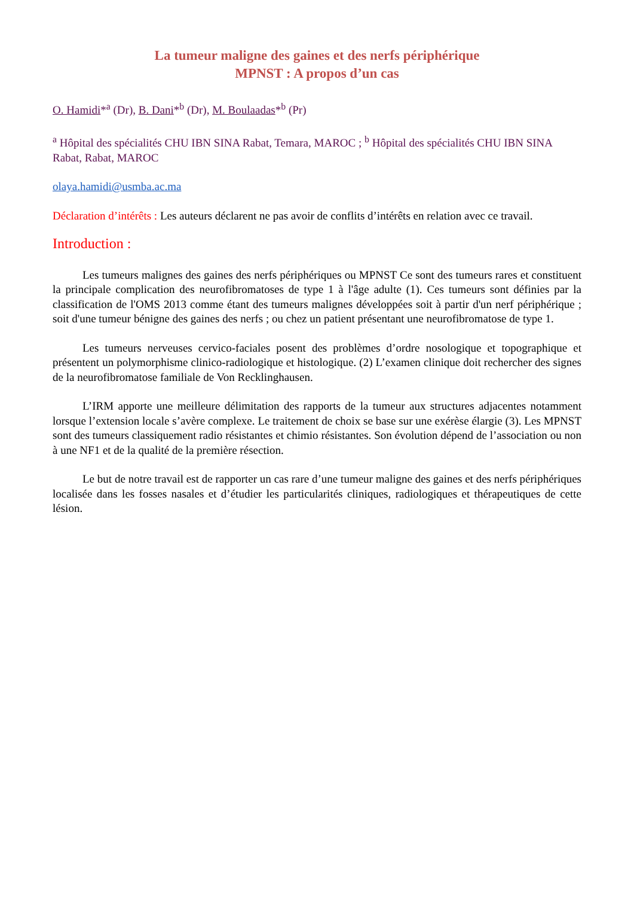La tumeur maligne des gaines et des nerfs périphérique
MPNST : A propos d’un cas
O. Hamidi*<sup>a</sup> (Dr), B. Dani*<sup>b</sup> (Dr), M. Boulaadas*<sup>b</sup> (Pr)
<sup>a</sup> Hôpital des spécialités CHU IBN SINA Rabat, Temara, MAROC ; <sup>b</sup> Hôpital des spécialités CHU IBN SINA Rabat, Rabat, MAROC
olaya.hamidi@usmba.ac.ma
Déclaration d’intérêts : Les auteurs déclarent ne pas avoir de conflits d’intérêts en relation avec ce travail.
Introduction :
Les tumeurs malignes des gaines des nerfs périphériques ou MPNST Ce sont des tumeurs rares et constituent la principale complication des neurofibromatoses de type 1 à l'âge adulte (1). Ces tumeurs sont définies par la classification de l'OMS 2013 comme étant des tumeurs malignes développées soit à partir d'un nerf périphérique ; soit d'une tumeur bénigne des gaines des nerfs ; ou chez un patient présentant une neurofibromatose de type 1.
Les tumeurs nerveuses cervico-faciales posent des problèmes d’ordre nosologique et topographique et présentent un polymorphisme clinico-radiologique et histologique. (2) L’examen clinique doit rechercher des signes de la neurofibromatose familiale de Von Recklinghausen.
L’IRM apporte une meilleure délimitation des rapports de la tumeur aux structures adjacentes notamment lorsque l’extension locale s’avère complexe. Le traitement de choix se base sur une exérèse élargie (3). Les MPNST sont des tumeurs classiquement radio résistantes et chimio résistantes. Son évolution dépend de l’association ou non à une NF1 et de la qualité de la première résection.
Le but de notre travail est de rapporter un cas rare d’une tumeur maligne des gaines et des nerfs périphériques localisée dans les fosses nasales et d’étudier les particularités cliniques, radiologiques et thérapeutiques de cette lésion.